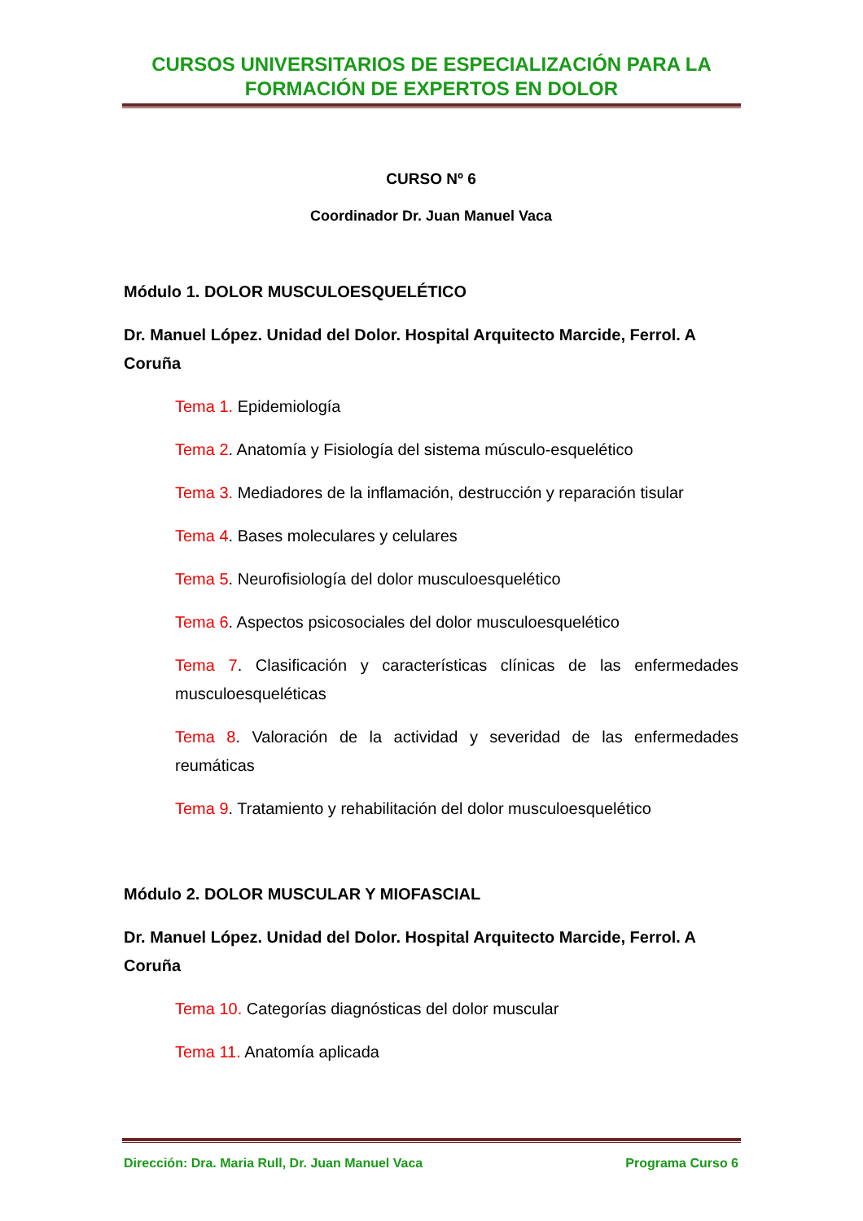CURSOS UNIVERSITARIOS DE ESPECIALIZACIÓN PARA LA
FORMACIÓN DE EXPERTOS EN DOLOR
CURSO Nº 6
Coordinador Dr. Juan Manuel Vaca
Módulo 1. DOLOR MUSCULOESQUELÉTICO
Dr. Manuel López. Unidad del Dolor. Hospital Arquitecto Marcide, Ferrol. A Coruña
Tema 1. Epidemiología
Tema 2. Anatomía y Fisiología del sistema músculo-esquelético
Tema 3. Mediadores de la inflamación, destrucción y reparación tisular
Tema 4. Bases moleculares y celulares
Tema 5. Neurofisiología del dolor musculoesquelético
Tema 6. Aspectos psicosociales del dolor musculoesquelético
Tema 7. Clasificación y características clínicas de las enfermedades musculoesqueléticas
Tema 8. Valoración de la actividad y severidad de las enfermedades reumáticas
Tema 9. Tratamiento y rehabilitación del dolor musculoesquelético
Módulo 2. DOLOR MUSCULAR Y MIOFASCIAL
Dr. Manuel López. Unidad del Dolor. Hospital Arquitecto Marcide, Ferrol. A Coruña
Tema 10. Categorías diagnósticas del dolor muscular
Tema 11. Anatomía aplicada
Dirección: Dra. Maria Rull, Dr. Juan Manuel Vaca Programa Curso 6